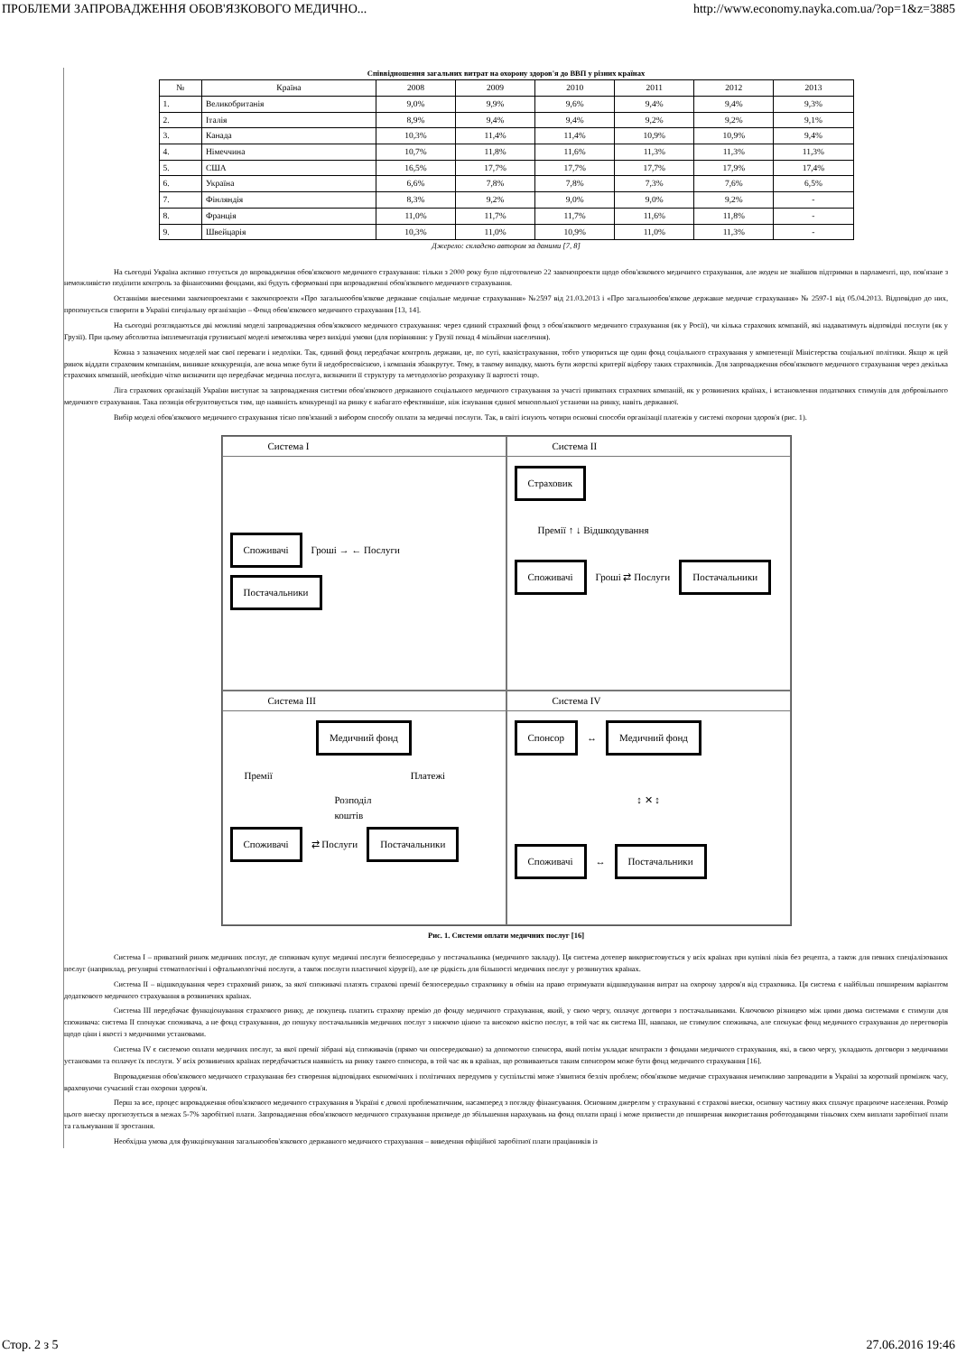ПРОБЛЕМИ ЗАПРОВАДЖЕННЯ ОБОВ'ЯЗКОВОГО МЕДИЧНО... http://www.economy.nayka.com.ua/?op=1&z=3885
Співвідношення загальних витрат на охорону здоров'я до ВВП у різних країнах
| № | Країна | 2008 | 2009 | 2010 | 2011 | 2012 | 2013 |
| --- | --- | --- | --- | --- | --- | --- | --- |
| 1. | Великобританія | 9,0% | 9,9% | 9,6% | 9,4% | 9,4% | 9,3% |
| 2. | Італія | 8,9% | 9,4% | 9,4% | 9,2% | 9,2% | 9,1% |
| 3. | Канада | 10,3% | 11,4% | 11,4% | 10,9% | 10,9% | 9,4% |
| 4. | Німеччина | 10,7% | 11,8% | 11,6% | 11,3% | 11,3% | 11,3% |
| 5. | США | 16,5% | 17,7% | 17,7% | 17,7% | 17,9% | 17,4% |
| 6. | Україна | 6,6% | 7,8% | 7,8% | 7,3% | 7,6% | 6,5% |
| 7. | Фінляндія | 8,3% | 9,2% | 9,0% | 9,0% | 9,2% | - |
| 8. | Франція | 11,0% | 11,7% | 11,7% | 11,6% | 11,8% | - |
| 9. | Швейцарія | 10,3% | 11,0% | 10,9% | 11,0% | 11,3% | - |
Джерело: складено автором за даними [7, 8]
На сьогодні Україна активно готується до впровадження обов'язкового медичного страхування: тільки з 2000 року було підготовлено 22 законопроекти щодо обов'язкового медичного страхування, але жоден не знайшов підтримки в парламенті, що, пов'язане з неможливістю поділити контроль за фінансовими фондами, які будуть сформовані при впровадженні обов'язкового медичного страхування.
Останніми внесеними законопроектами є законопроекти «Про загальнообов'язкове державне соціальне медичне страхування» №2597 від 21.03.2013 і «Про загальнообов'язкове державне медичне страхування» № 2597-1 від 05.04.2013. Відповідно до них, пропонується створити в Україні спеціальну організацію – Фонд обов'язкового медичного страхування [13, 14].
На сьогодні розглядаються дві можливі моделі запровадження обов'язкового медичного страхування: через єдиний страховий фонд з обов'язкового медичного страхування (як у Росії), чи кілька страхових компаній, які надаватимуть відповідні послуги (як у Грузії). При цьому абсолютна імплементація грузинської моделі неможлива через вихідні умови (для порівняння: у Грузії понад 4 мільйони населення).
Кожна з зазначених моделей має свої переваги і недоліки. Так, єдиний фонд передбачає контроль держави, це, по суті, квазістрахування, тобто утвориться ще один фонд соціального страхування у компетенції Міністерства соціальної політики. Якщо ж цей ринок віддати страховим компаніям, виникне конкуренція, але вона може бути й недобросовісною, і компанія збанкрутує. Тому, в такому випадку, мають бути жорсткі критерії відбору таких страховиків. Для запровадження обов'язкового медичного страхування через декілька страхових компаній, необхідно чітко визначити що передбачає медична послуга, визначити її структуру та методологію розрахунку її вартості тощо.
Ліга страхових організацій України виступає за запровадження системи обов'язкового державного соціального медичного страхування за участі приватних страхових компаній, як у розвинених країнах, і встановлення податкових стимулів для добровільного медичного страхування. Така позиція обгрунтовується тим, що наявність конкуренції на ринку є набагато ефективніше, ніж існування єдиної монопольної установи на ринку, навіть державної.
Вибір моделі обов'язкового медичного страхування тісно пов'язаний з вибором способу оплати за медичні послуги. Так, в світі існують чотири основні способи організації платежів у системі охорони здоров'я (рис. 1).
Система І
Споживачі Гроші → ← Послуги Постачальники
Система ІІ
Страховик
Премії ↑ ↓ Відшкодування
Споживачі Гроші ⇄ Послуги Постачальники
Система ІІІ
Медичний фонд
Премії Платежі
Розподіл коштів
Споживачі ⇄ Послуги Постачальники
Система IV
Спонсор ↔ Медичний фонд
↕ ✕ ↕
Споживачі ↔ Постачальники
Рис. 1. Системи оплати медичних послуг [16]
Система І – приватний ринок медичних послуг, де споживач купує медичні послуги безпосередньо у постачальника (медичного закладу). Ця система дотепер використовується у всіх країнах при купівлі ліків без рецепта, а також для певних спеціалізованих послуг (наприклад, регулярні стоматологічні і офтальмологічні послуги, а також послуги пластичної хірургії), але це рідкість для більшості медичних послуг у розвинутих країнах.
Система ІІ – відшкодування через страховий ринок, за якої споживачі платять страхові премії безпосередньо страховику в обмін на право отримувати відшкодування витрат на охорону здоров'я від страховика. Ця система є найбільш поширеним варіантом додаткового медичного страхування в розвинених країнах.
Система ІІІ передбачає функціонування страхового ринку, де покупець платить страхову премію до фонду медичного страхування, який, у свою чергу, оплачує договори з постачальниками. Ключовою різницею між цими двома системами є стимули для споживача: система ІІ спонукає споживача, а не фонд страхування, до пошуку постачальників медичних послуг з нижчою ціною та високою якістю послуг, в той час як система ІІІ, навпаки, не стимулює споживача, але спонукає фонд медичного страхування до переговорів щодо ціни і якості з медичними установами.
Система IV є системою оплати медичних послуг, за якої премії зібрані від споживачів (прямо чи опосередковано) за допомогою спонсора, який потім укладає контракти з фондами медичного страхування, які, в свою чергу, укладають договори з медичними установами та оплачує їх послуги. У всіх розвинених країнах передбачається наявність на ринку такого спонсора, в той час як в країнах, що розвиваються таким спонсором може бути фонд медичного страхування [16].
Впровадження обов'язкового медичного страхування без створення відповідних економічних і політичних передумов у суспільстві може з'явитися безліч проблем; обов'язкове медичне страхування неможливо запровадити в Україні за короткий проміжок часу, враховуючи сучасний стан охорони здоров'я.
Перш за все, процес впровадження обов'язкового медичного страхування в Україні є доволі проблематичним, насамперед з погляду фінансування. Основним джерелом у страхуванні є страхові внески, основну частину яких сплачує працююче населення. Розмір цього внеску прогнозується в межах 5-7% заробітної плати. Запровадження обов'язкового медичного страхування призведе до збільшення нарахувань на фонд оплати праці і може призвести до поширення використання роботодавцями тіньових схем виплати заробітної плати та гальмування її зростання.
Необхідна умова для функціонування загальнообов'язкового державного медичного страхування – виведення офіційної заробітної плати працівників із
Стор. 2 з 5 27.06.2016 19:46